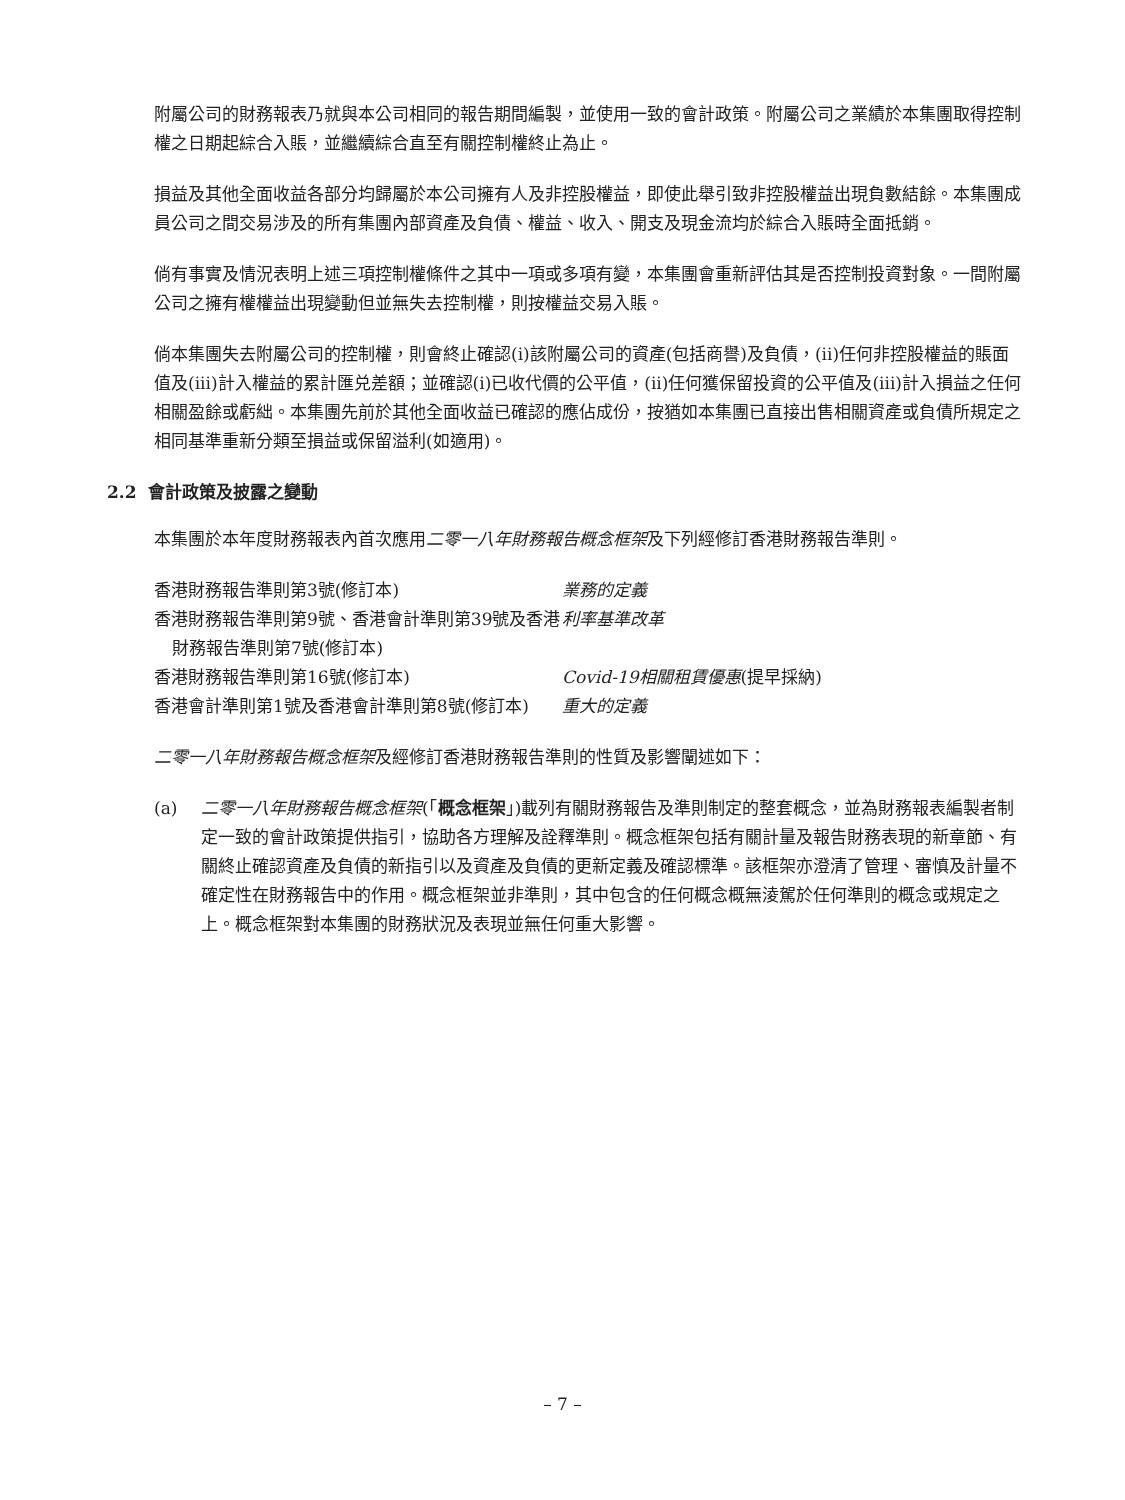附屬公司的財務報表乃就與本公司相同的報告期間編製，並使用一致的會計政策。附屬公司之業績於本集團取得控制權之日期起綜合入賬，並繼續綜合直至有關控制權終止為止。
損益及其他全面收益各部分均歸屬於本公司擁有人及非控股權益，即使此舉引致非控股權益出現負數結餘。本集團成員公司之間交易涉及的所有集團內部資產及負債、權益、收入、開支及現金流均於綜合入賬時全面抵銷。
倘有事實及情況表明上述三項控制權條件之其中一項或多項有變，本集團會重新評估其是否控制投資對象。一間附屬公司之擁有權權益出現變動但並無失去控制權，則按權益交易入賬。
倘本集團失去附屬公司的控制權，則會終止確認(i)該附屬公司的資產(包括商譽)及負債，(ii)任何非控股權益的賬面值及(iii)計入權益的累計匯兑差額；並確認(i)已收代價的公平值，(ii)任何獲保留投資的公平值及(iii)計入損益之任何相關盈餘或虧絀。本集團先前於其他全面收益已確認的應佔成份，按猶如本集團已直接出售相關資產或負債所規定之相同基準重新分類至損益或保留溢利(如適用)。
2.2 會計政策及披露之變動
本集團於本年度財務報表內首次應用二零一八年財務報告概念框架及下列經修訂香港財務報告準則。
| 香港財務報告準則第3號(修訂本) | 業務的定義 |
| 香港財務報告準則第9號、香港會計準則第39號及香港財務報告準則第7號(修訂本) | 利率基準改革 |
| 香港財務報告準則第16號(修訂本) | Covid-19相關租賃優惠 (提早採納) |
| 香港會計準則第1號及香港會計準則第8號(修訂本) | 重大的定義 |
二零一八年財務報告概念框架及經修訂香港財務報告準則的性質及影響闡述如下：
(a) 二零一八年財務報告概念框架(「概念框架」)載列有關財務報告及準則制定的整套概念，並為財務報表編製者制定一致的會計政策提供指引，協助各方理解及詮釋準則。概念框架包括有關計量及報告財務表現的新章節、有關終止確認資產及負債的新指引以及資產及負債的更新定義及確認標準。該框架亦澄清了管理、審慎及計量不確定性在財務報告中的作用。概念框架並非準則，其中包含的任何概念概無淩駕於任何準則的概念或規定之上。概念框架對本集團的財務狀況及表現並無任何重大影響。
– 7 –